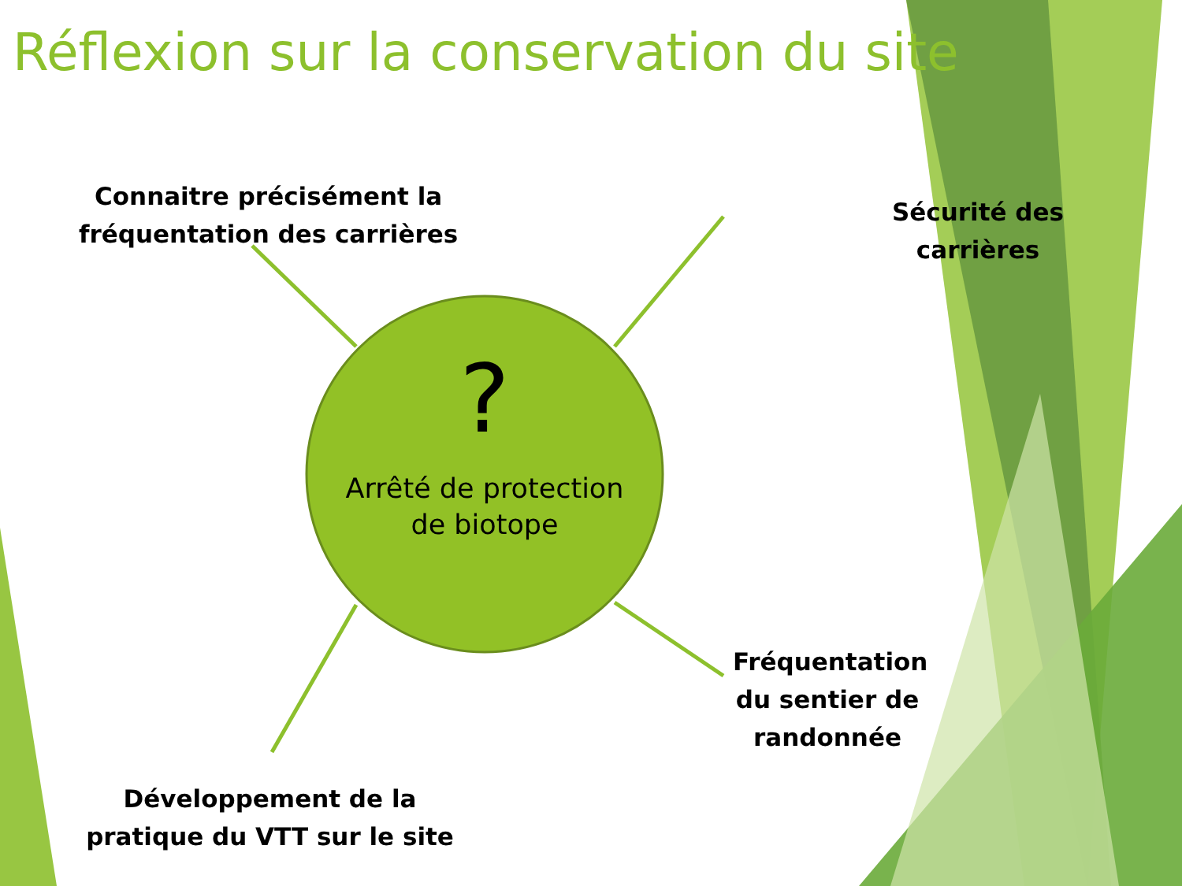Réflexion sur la conservation du site
Connaitre précisément la
fréquentation des carrières
Sécurité des
carrières
?
Arrêté de protection
de biotope
Fréquentation du sentier de randonnée
Développement de la pratique du VTT sur le site